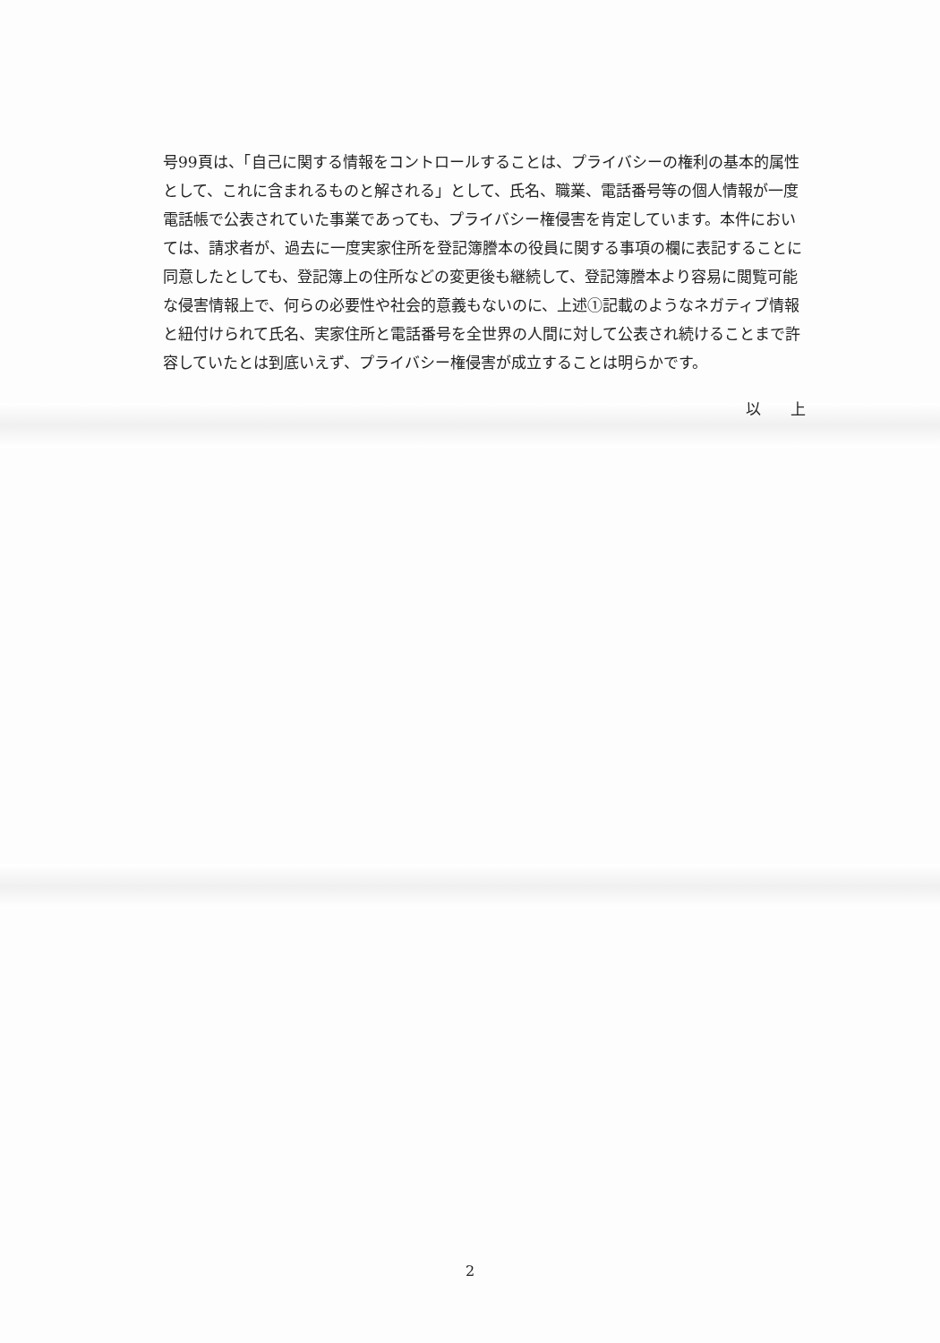号99頁は、「自己に関する情報をコントロールすることは、プライバシーの権利の基本的属性として、これに含まれるものと解される」として、氏名、職業、電話番号等の個人情報が一度電話帳で公表されていた事業であっても、プライバシー権侵害を肯定しています。本件においては、請求者が、過去に一度実家住所を登記簿謄本の役員に関する事項の欄に表記することに同意したとしても、登記簿上の住所などの変更後も継続して、登記簿謄本より容易に閲覧可能な侵害情報上で、何らの必要性や社会的意義もないのに、上述①記載のようなネガティブ情報と紐付けられて氏名、実家住所と電話番号を全世界の人間に対して公表され続けることまで許容していたとは到底いえず、プライバシー権侵害が成立することは明らかです。
以 上
2